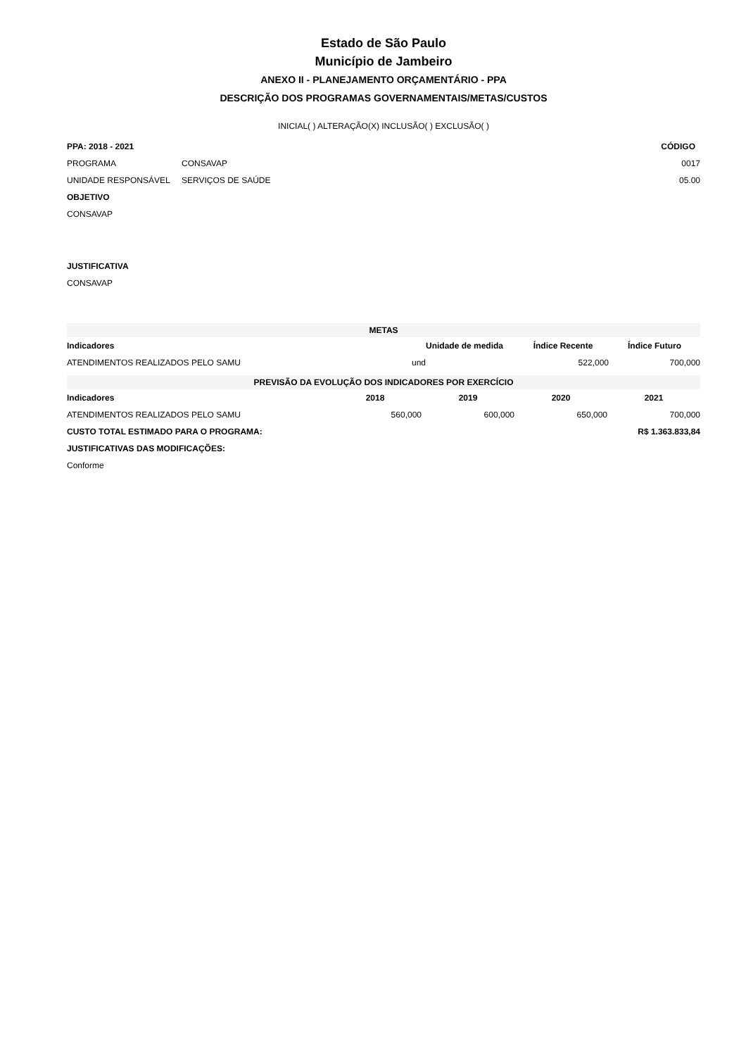Estado de São Paulo
Município de Jambeiro
ANEXO II - PLANEJAMENTO ORÇAMENTÁRIO - PPA
DESCRIÇÃO DOS PROGRAMAS GOVERNAMENTAIS/METAS/CUSTOS
INICIAL( ) ALTERAÇÃO(X) INCLUSÃO( ) EXCLUSÃO( )
| PPA: 2018 - 2021 | | CÓDIGO |
| --- | --- | --- |
| PROGRAMA | CONSAVAP | 0017 |
| UNIDADE RESPONSÁVEL | SERVIÇOS DE SAÚDE | 05.00 |
| OBJETIVO | | |
| CONSAVAP | | |
| JUSTIFICATIVA |
| --- |
| CONSAVAP |
| METAS | | | |
| Indicadores | Unidade de medida | Índice Recente | Índice Futuro |
| ATENDIMENTOS REALIZADOS PELO SAMU | und | 522,000 | 700,000 |
| PREVISÃO DA EVOLUÇÃO DOS INDICADORES POR EXERCÍCIO | | | | |
| Indicadores | 2018 | 2019 | 2020 | 2021 |
| ATENDIMENTOS REALIZADOS PELO SAMU | 560,000 | 600,000 | 650,000 | 700,000 |
| CUSTO TOTAL ESTIMADO PARA O PROGRAMA: | | | | R$ 1.363.833,84 |
| JUSTIFICATIVAS DAS MODIFICAÇÕES: | | | | |
| Conforme | | | | |